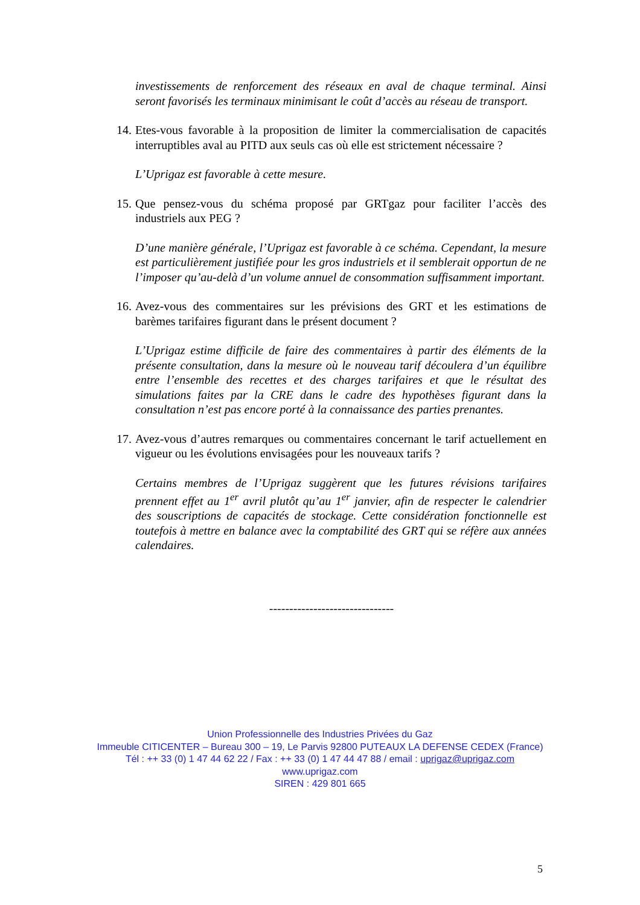investissements de renforcement des réseaux en aval de chaque terminal. Ainsi seront favorisés les terminaux minimisant le coût d’accès au réseau de transport.
14.
Etes-vous favorable à la proposition de limiter la commercialisation de capacités interruptibles aval au PITD aux seuls cas où elle est strictement nécessaire ?
L’Uprigaz est favorable à cette mesure.
15.
Que pensez-vous du schéma proposé par GRTgaz pour faciliter l’accès des industriels aux PEG ?
D’une manière générale, l’Uprigaz est favorable à ce schéma. Cependant, la mesure est particulièrement justifiée pour les gros industriels et il semblerait opportun de ne l’imposer qu’au-delà d’un volume annuel de consommation suffisamment important.
16.
Avez-vous des commentaires sur les prévisions des GRT et les estimations de barèmes tarifaires figurant dans le présent document ?
L’Uprigaz estime difficile de faire des commentaires à partir des éléments de la présente consultation, dans la mesure où le nouveau tarif découlera d’un équilibre entre l’ensemble des recettes et des charges tarifaires et que le résultat des simulations faites par la CRE dans le cadre des hypothèses figurant dans la consultation n’est pas encore porté à la connaissance des parties prenantes.
17.
Avez-vous d’autres remarques ou commentaires concernant le tarif actuellement en vigueur ou les évolutions envisagées pour les nouveaux tarifs ?
Certains membres de l’Uprigaz suggèrent que les futures révisions tarifaires prennent effet au 1<sup>er</sup> avril plutôt qu’au 1<sup>er</sup> janvier, afin de respecter le calendrier des souscriptions de capacités de stockage. Cette considération fonctionnelle est toutefois à mettre en balance avec la comptabilité des GRT qui se réfère aux années calendaires.
-------------------------------
Union Professionnelle des Industries Privées du Gaz
Immeuble CITICENTER – Bureau 300 – 19, Le Parvis 92800 PUTEAUX LA DEFENSE CEDEX (France)
Tél : ++ 33 (0) 1 47 44 62 22 / Fax : ++ 33 (0) 1 47 44 47 88 / email : uprigaz@uprigaz.com
www.uprigaz.com
SIREN : 429 801 665
5